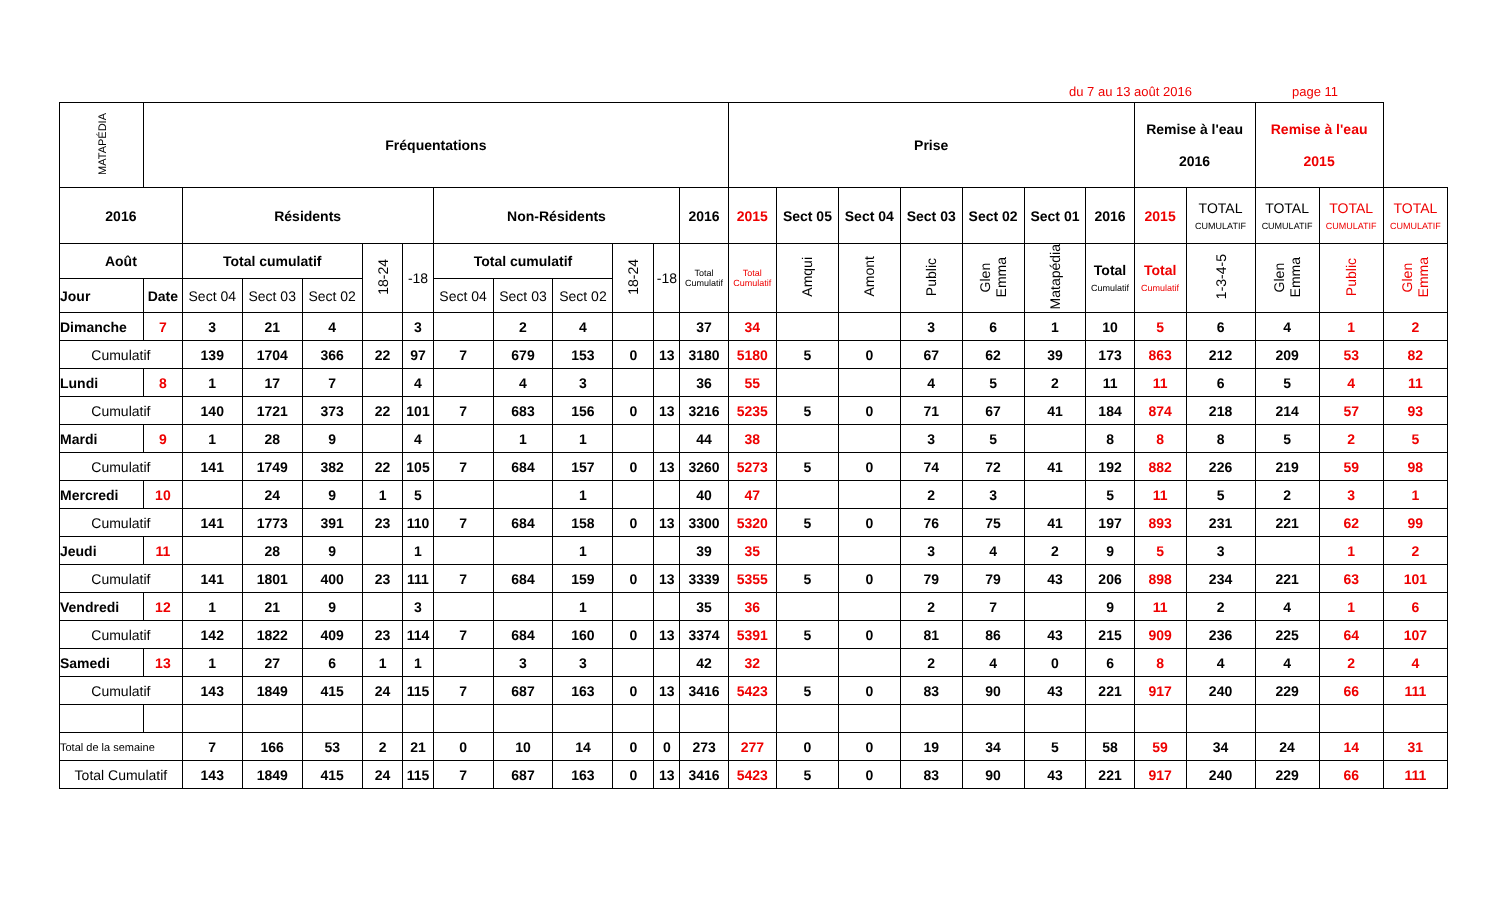du 7 au 13 août 2016 page 11
| MATAPÉDIA | Fréquentations | | | | | | | | | | | | Prise | | | | | | | Remise à l'eau 2016 | | Remise à l'eau 2015 | | |
| --- | --- | --- | --- | --- | --- | --- | --- | --- | --- | --- | --- | --- | --- | --- | --- | --- | --- | --- | --- | --- | --- | --- | --- | --- |
| 2016 | | Résidents | | | | | Non-Résidents | | | | | 2016 | 2015 | Sect 05 | Sect 04 | Sect 03 | Sect 02 | Sect 01 | 2016 | 2015 | TOTAL CUMULATIF | TOTAL CUMULATIF | TOTAL CUMULATIF | TOTAL CUMULATIF |
| Août | | Total cumulatif | | | 18-24 | -18 | Total cumulatif | | | 18-24 | -18 | Total Cumulatif | Total Cumulatif | Amqui | Amont | Public | Glen Emma | Matapédia | Total Cumulatif | Total Cumulatif | 1-3-4-5 | Glen Emma | Public | Glen Emma |
| Jour | Date | Sect 04 | Sect 03 | Sect 02 | | | Sect 04 | Sect 03 | Sect 02 | | | | | | | | | | | | | | | |
| Dimanche | 7 | 3 | 21 | 4 | | 3 | | 2 | 4 | | | 37 | 34 | | | 3 | 6 | 1 | 10 | 5 | 6 | 4 | 1 | 2 |
| Cumulatif | | 139 | 1704 | 366 | 22 | 97 | 7 | 679 | 153 | 0 | 13 | 3180 | 5180 | 5 | 0 | 67 | 62 | 39 | 173 | 863 | 212 | 209 | 53 | 82 |
| Lundi | 8 | 1 | 17 | 7 | | 4 | | 4 | 3 | | | 36 | 55 | | | 4 | 5 | 2 | 11 | 11 | 6 | 5 | 4 | 11 |
| Cumulatif | | 140 | 1721 | 373 | 22 | 101 | 7 | 683 | 156 | 0 | 13 | 3216 | 5235 | 5 | 0 | 71 | 67 | 41 | 184 | 874 | 218 | 214 | 57 | 93 |
| Mardi | 9 | 1 | 28 | 9 | | 4 | | 1 | 1 | | | 44 | 38 | | | 3 | 5 | | 8 | 8 | 8 | 5 | 2 | 5 |
| Cumulatif | | 141 | 1749 | 382 | 22 | 105 | 7 | 684 | 157 | 0 | 13 | 3260 | 5273 | 5 | 0 | 74 | 72 | 41 | 192 | 882 | 226 | 219 | 59 | 98 |
| Mercredi | 10 | | 24 | 9 | 1 | 5 | | | 1 | | | 40 | 47 | | | 2 | 3 | | 5 | 11 | 5 | 2 | 3 | 1 |
| Cumulatif | | 141 | 1773 | 391 | 23 | 110 | 7 | 684 | 158 | 0 | 13 | 3300 | 5320 | 5 | 0 | 76 | 75 | 41 | 197 | 893 | 231 | 221 | 62 | 99 |
| Jeudi | 11 | | 28 | 9 | | 1 | | | 1 | | | 39 | 35 | | | 3 | 4 | 2 | 9 | 5 | 3 | | 1 | 2 |
| Cumulatif | | 141 | 1801 | 400 | 23 | 111 | 7 | 684 | 159 | 0 | 13 | 3339 | 5355 | 5 | 0 | 79 | 79 | 43 | 206 | 898 | 234 | 221 | 63 | 101 |
| Vendredi | 12 | 1 | 21 | 9 | | 3 | | | 1 | | | 35 | 36 | | | 2 | 7 | | 9 | 11 | 2 | 4 | 1 | 6 |
| Cumulatif | | 142 | 1822 | 409 | 23 | 114 | 7 | 684 | 160 | 0 | 13 | 3374 | 5391 | 5 | 0 | 81 | 86 | 43 | 215 | 909 | 236 | 225 | 64 | 107 |
| Samedi | 13 | 1 | 27 | 6 | 1 | 1 | | 3 | 3 | | | 42 | 32 | | | 2 | 4 | 0 | 6 | 8 | 4 | 4 | 2 | 4 |
| Cumulatif | | 143 | 1849 | 415 | 24 | 115 | 7 | 687 | 163 | 0 | 13 | 3416 | 5423 | 5 | 0 | 83 | 90 | 43 | 221 | 917 | 240 | 229 | 66 | 111 |
| Total de la semaine | | 7 | 166 | 53 | 2 | 21 | 0 | 10 | 14 | 0 | 0 | 273 | 277 | 0 | 0 | 19 | 34 | 5 | 58 | 59 | 34 | 24 | 14 | 31 |
| Total Cumulatif | | 143 | 1849 | 415 | 24 | 115 | 7 | 687 | 163 | 0 | 13 | 3416 | 5423 | 5 | 0 | 83 | 90 | 43 | 221 | 917 | 240 | 229 | 66 | 111 |